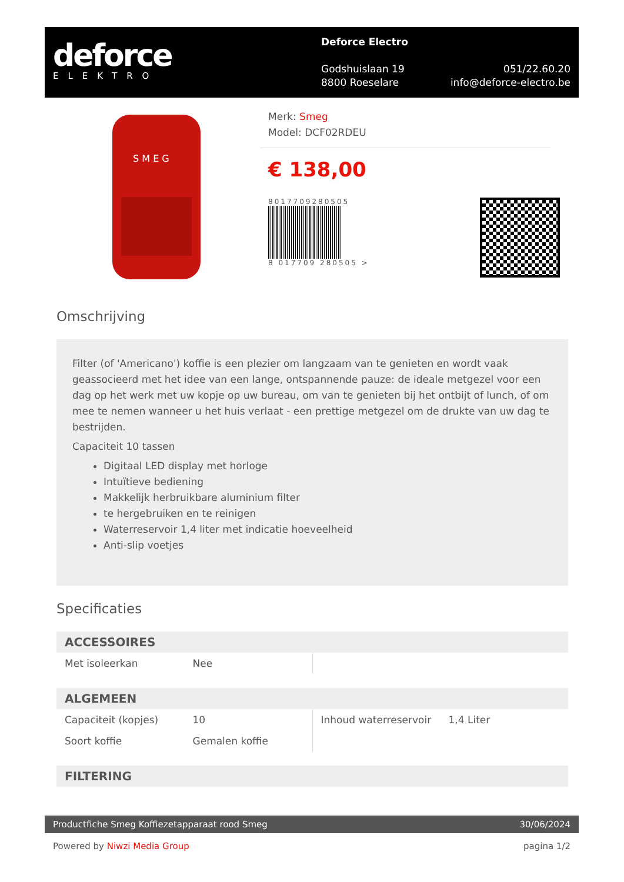deforce
ELEKTRO
Deforce Electro
Godshuislaan 19
8800 Roeselare
051/22.60.20
info@deforce-electro.be
S M E G
Merk: Smeg
Model: DCF02RDEU
€ 138,00
8017709280505
8 017709 280505 >
Omschrijving
Filter (of 'Americano') koffie is een plezier om langzaam van te genieten en wordt vaak geassocieerd met het idee van een lange, ontspannende pauze: de ideale metgezel voor een dag op het werk met uw kopje op uw bureau, om van te genieten bij het ontbijt of lunch, of om mee te nemen wanneer u het huis verlaat - een prettige metgezel om de drukte van uw dag te bestrijden.
Capaciteit 10 tassen
Digitaal LED display met horloge
Intuïtieve bediening
Makkelijk herbruikbare aluminium filter
te hergebruiken en te reinigen
Waterreservoir 1,4 liter met indicatie hoeveelheid
Anti-slip voetjes
Specificaties
ACCESSOIRES
| Met isoleerkan | Nee | | |
ALGEMEEN
| Capaciteit (kopjes) | 10 | Inhoud waterreservoir | 1,4 Liter |
| Soort koffie | Gemalen koffie | | |
FILTERING
Productfiche Smeg Koffiezetapparaat rood Smeg 30/06/2024
Powered by Niwzi Media Group pagina 1/2